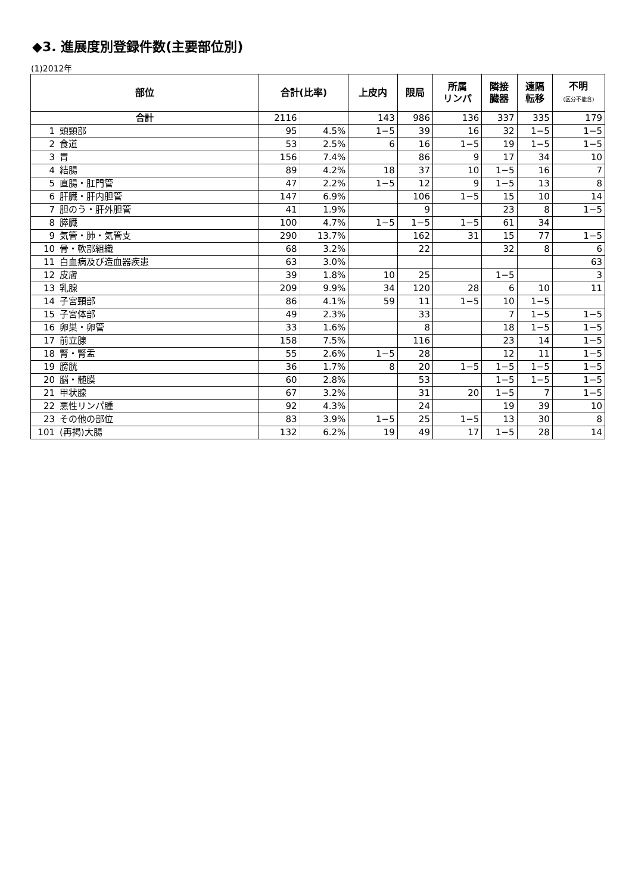◆3. 進展度別登録件数(主要部位別)
(1)2012年
| 部位 | | 合計(比率) | | 上皮内 | 限局 | 所属 リンパ | 隣接 臓器 | 遠隔 転移 | 不明 (区分不能含) |
| --- | --- | --- | --- | --- | --- | --- | --- | --- | --- |
| 合計 | | 2116 | | 143 | 986 | 136 | 337 | 335 | 179 |
| 1 | 頭頸部 | 95 | 4.5% | 1−5 | 39 | 16 | 32 | 1−5 | 1−5 |
| 2 | 食道 | 53 | 2.5% | 6 | 16 | 1−5 | 19 | 1−5 | 1−5 |
| 3 | 胃 | 156 | 7.4% | | 86 | 9 | 17 | 34 | 10 |
| 4 | 結腸 | 89 | 4.2% | 18 | 37 | 10 | 1−5 | 16 | 7 |
| 5 | 直腸・肛門管 | 47 | 2.2% | 1−5 | 12 | 9 | 1−5 | 13 | 8 |
| 6 | 肝臓・肝内胆管 | 147 | 6.9% | | 106 | 1−5 | 15 | 10 | 14 |
| 7 | 胆のう・肝外胆管 | 41 | 1.9% | | 9 | | 23 | 8 | 1−5 |
| 8 | 膵臓 | 100 | 4.7% | 1−5 | 1−5 | 1−5 | 61 | 34 | |
| 9 | 気管・肺・気管支 | 290 | 13.7% | | 162 | 31 | 15 | 77 | 1−5 |
| 10 | 骨・軟部組織 | 68 | 3.2% | | 22 | | 32 | 8 | 6 |
| 11 | 白血病及び造血器疾患 | 63 | 3.0% | | | | | | 63 |
| 12 | 皮膚 | 39 | 1.8% | 10 | 25 | | 1−5 | | 3 |
| 13 | 乳腺 | 209 | 9.9% | 34 | 120 | 28 | 6 | 10 | 11 |
| 14 | 子宮頸部 | 86 | 4.1% | 59 | 11 | 1−5 | 10 | 1−5 | |
| 15 | 子宮体部 | 49 | 2.3% | | 33 | | 7 | 1−5 | 1−5 |
| 16 | 卵巣・卵管 | 33 | 1.6% | | 8 | | 18 | 1−5 | 1−5 |
| 17 | 前立腺 | 158 | 7.5% | | 116 | | 23 | 14 | 1−5 |
| 18 | 腎・腎盂 | 55 | 2.6% | 1−5 | 28 | | 12 | 11 | 1−5 |
| 19 | 膀胱 | 36 | 1.7% | 8 | 20 | 1−5 | 1−5 | 1−5 | 1−5 |
| 20 | 脳・髄膜 | 60 | 2.8% | | 53 | | 1−5 | 1−5 | 1−5 |
| 21 | 甲状腺 | 67 | 3.2% | | 31 | 20 | 1−5 | 7 | 1−5 |
| 22 | 悪性リンパ腫 | 92 | 4.3% | | 24 | | 19 | 39 | 10 |
| 23 | その他の部位 | 83 | 3.9% | 1−5 | 25 | 1−5 | 13 | 30 | 8 |
| 101 | (再掲)大腸 | 132 | 6.2% | 19 | 49 | 17 | 1−5 | 28 | 14 |